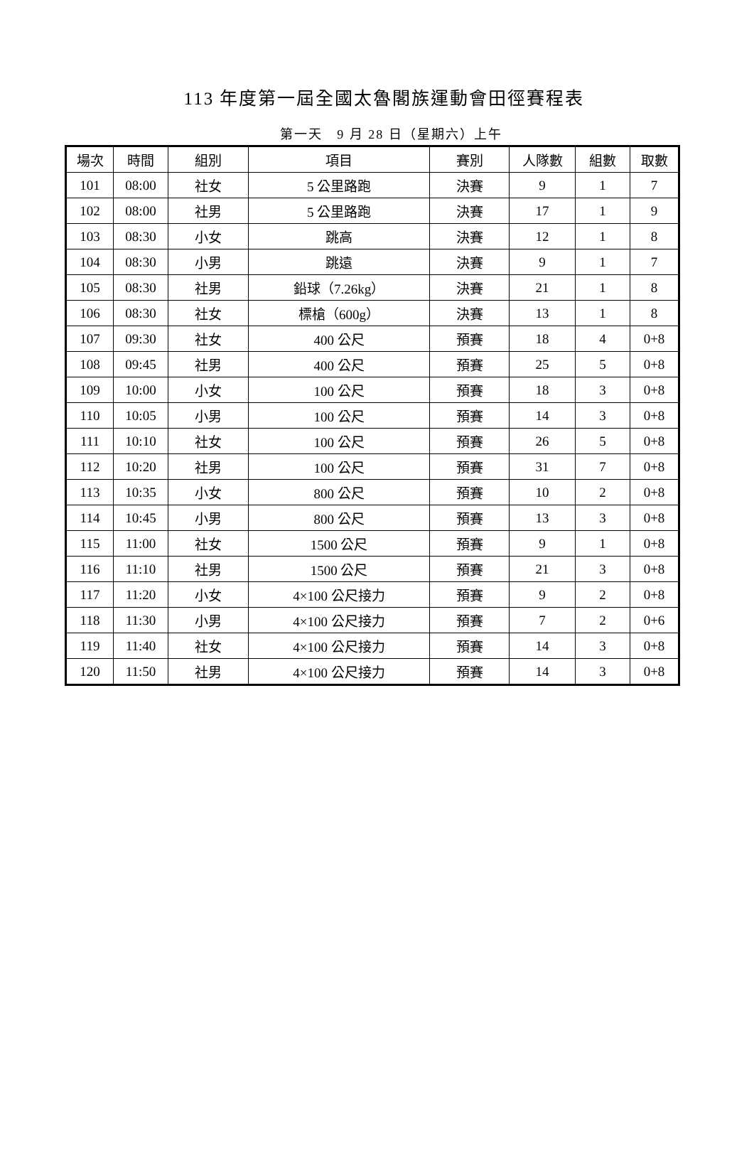113 年度第一屆全國太魯閣族運動會田徑賽程表
第一天　9 月 28 日（星期六）上午
| 場次 | 時間 | 組別 | 項目 | 賽別 | 人隊數 | 組數 | 取數 |
| --- | --- | --- | --- | --- | --- | --- | --- |
| 101 | 08:00 | 社女 | 5 公里路跑 | 決賽 | 9 | 1 | 7 |
| 102 | 08:00 | 社男 | 5 公里路跑 | 決賽 | 17 | 1 | 9 |
| 103 | 08:30 | 小女 | 跳高 | 決賽 | 12 | 1 | 8 |
| 104 | 08:30 | 小男 | 跳遠 | 決賽 | 9 | 1 | 7 |
| 105 | 08:30 | 社男 | 鉛球（7.26kg） | 決賽 | 21 | 1 | 8 |
| 106 | 08:30 | 社女 | 標槍（600g） | 決賽 | 13 | 1 | 8 |
| 107 | 09:30 | 社女 | 400 公尺 | 預賽 | 18 | 4 | 0+8 |
| 108 | 09:45 | 社男 | 400 公尺 | 預賽 | 25 | 5 | 0+8 |
| 109 | 10:00 | 小女 | 100 公尺 | 預賽 | 18 | 3 | 0+8 |
| 110 | 10:05 | 小男 | 100 公尺 | 預賽 | 14 | 3 | 0+8 |
| 111 | 10:10 | 社女 | 100 公尺 | 預賽 | 26 | 5 | 0+8 |
| 112 | 10:20 | 社男 | 100 公尺 | 預賽 | 31 | 7 | 0+8 |
| 113 | 10:35 | 小女 | 800 公尺 | 預賽 | 10 | 2 | 0+8 |
| 114 | 10:45 | 小男 | 800 公尺 | 預賽 | 13 | 3 | 0+8 |
| 115 | 11:00 | 社女 | 1500 公尺 | 預賽 | 9 | 1 | 0+8 |
| 116 | 11:10 | 社男 | 1500 公尺 | 預賽 | 21 | 3 | 0+8 |
| 117 | 11:20 | 小女 | 4×100 公尺接力 | 預賽 | 9 | 2 | 0+8 |
| 118 | 11:30 | 小男 | 4×100 公尺接力 | 預賽 | 7 | 2 | 0+6 |
| 119 | 11:40 | 社女 | 4×100 公尺接力 | 預賽 | 14 | 3 | 0+8 |
| 120 | 11:50 | 社男 | 4×100 公尺接力 | 預賽 | 14 | 3 | 0+8 |